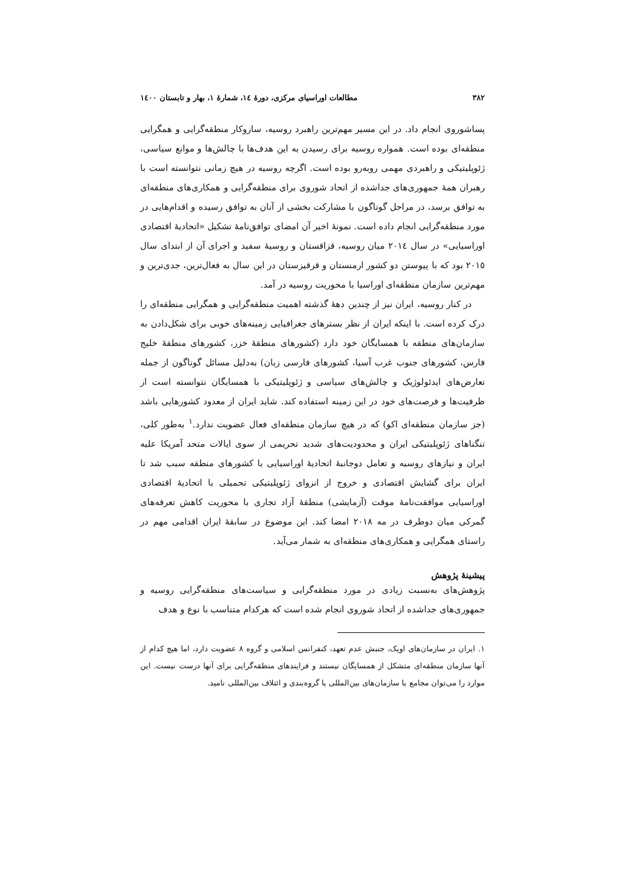٣٨٢ مطالعات اوراسیای مرکزی، دورهٔ ١٤، شمارهٔ ١، بهار و تابستان ١٤٠٠
پساشوروی انجام داد. در این مسیر مهم‌ترین راهبرد روسیه، سازوکار منطقه‌گرایی و همگرایی منطقه‌ای بوده است. همواره روسیه برای رسیدن به این هدف‌ها با چالش‌ها و موانع سیاسی، ژئوپلیتیکی و راهبردی مهمی روبه‌رو بوده است. اگرچه روسیه در هیچ زمانی نتوانسته است با رهبران همهٔ جمهوری‌های جداشده از اتحاد شوروی برای منطقه‌گرایی و همکاری‌های منطقه‌ای به توافق برسد، در مراحل گوناگون با مشارکت بخشی از آنان به توافق رسیده و اقدام‌هایی در مورد منطقه‌گرایی انجام داده است. نمونهٔ اخیر آن امضای توافق‌نامهٔ تشکیل «اتحادیهٔ اقتصادی اوراسیایی» در سال ٢٠١٤ میان روسیه، قزاقستان و روسیهٔ سفید و اجرای آن از ابتدای سال ٢٠١٥ بود که با پیوستن دو کشور ارمنستان و قرقیزستان در این سال به فعال‌ترین، جدی‌ترین و مهم‌ترین سازمان منطقه‌ای اوراسیا با محوریت روسیه در آمد.
در کنار روسیه، ایران نیز از چندین دههٔ گذشته اهمیت منطقه‌گرایی و همگرایی منطقه‌ای را درک کرده است. با اینکه ایران از نظر بسترهای جغرافیایی زمینه‌های خوبی برای شکل‌دادن به سازمان‌های منطقه با همسایگان خود دارد (کشورهای منطقهٔ خزر، کشورهای منطقهٔ خلیج فارس، کشورهای جنوب غرب آسیا، کشورهای فارسی زبان) به‌دلیل مسائل گوناگون از جمله تعارض‌های ایدئولوژیک و چالش‌های سیاسی و ژئوپلیتیکی با همسایگان نتوانسته است از ظرفیت‌ها و فرصت‌های خود در این زمینه استفاده کند. شاید ایران از معدود کشورهایی باشد (جز سازمان منطقه‌ای اکو) که در هیچ سازمان منطقه‌ای فعال عضویت ندارد.<sup>١</sup> به‌طور کلی، تنگناهای ژئوپلیتیکی ایران و محدودیت‌های شدید تحریمی از سوی ایالات متحد آمریکا علیه ایران و نیازهای روسیه و تعامل دوجانبهٔ اتحادیهٔ اوراسیایی با کشورهای منطقه سبب شد تا ایران برای گشایش اقتصادی و خروج از انزوای ژئوپلیتیکی تحمیلی با اتحادیهٔ اقتصادی اوراسیایی موافقت‌نامهٔ موقت (آزمایشی) منطقهٔ آزاد تجاری با محوریت کاهش تعرفه‌های گمرکی میان دوطرف در مه ٢٠١٨ امضا کند. این موضوع در سابقهٔ ایران اقدامی مهم در راستای همگرایی و همکاری‌های منطقه‌ای به شمار می‌آید.
پیشینهٔ پژوهش
پژوهش‌های به‌نسبت زیادی در مورد منطقه‌گرایی و سیاست‌های منطقه‌گرایی روسیه و جمهوری‌های جداشده از اتحاد شوروی انجام شده است که هرکدام متناسب با نوع و هدف
١. ایران در سازمان‌های اوپک، جنبش عدم تعهد، کنفرانس اسلامی و گروه ٨ عضویت دارد، اما هیچ کدام از آنها سازمان منطقه‌ای متشکل از همسایگان نیستند و فرایندهای منطقه‌گرایی برای آنها درست نیست. این موارد را می‌توان مجامع یا سازمان‌های بین‌المللی یا گروه‌بندی و ائتلاف بین‌المللی نامید.